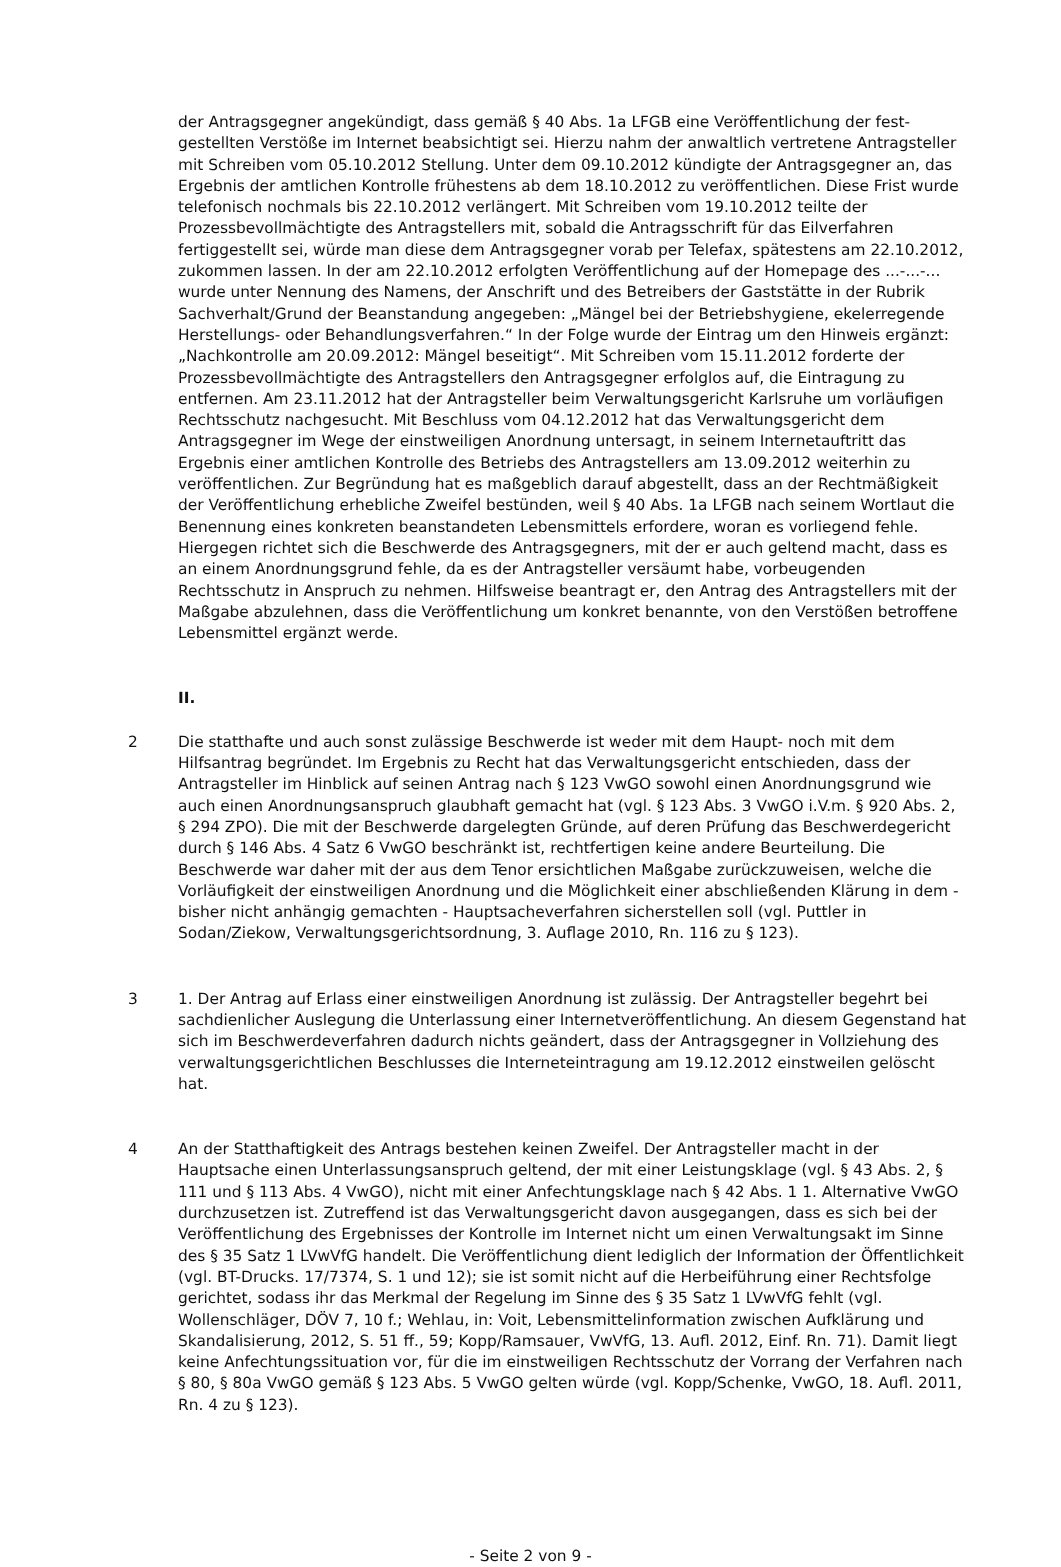der Antragsgegner angekündigt, dass gemäß § 40 Abs. 1a LFGB eine Veröffentlichung der fest­gestellten Verstöße im Internet beabsichtigt sei. Hierzu nahm der anwaltlich vertretene Antrag­steller mit Schreiben vom 05.10.2012 Stellung. Unter dem 09.10.2012 kündigte der Antragsgeg­ner an, das Ergebnis der amtlichen Kontrolle frühestens ab dem 18.10.2012 zu veröffentlichen. Diese Frist wurde telefonisch nochmals bis 22.10.2012 verlängert. Mit Schreiben vom 19.10.2012 teilte der Prozessbevollmächtigte des Antragstellers mit, sobald die Antragsschrift für das Eilver­fahren fertiggestellt sei, würde man diese dem Antragsgegner vorab per Telefax, spätestens am 22.10.2012, zukommen lassen. In der am 22.10.2012 erfolgten Veröffentlichung auf der Home­page des ...-...-... wurde unter Nennung des Namens, der Anschrift und des Betreibers der Gast­stätte in der Rubrik Sachverhalt/Grund der Beanstandung angegeben: „Mängel bei der Betriebs­hygiene, ekelerregende Herstellungs- oder Behandlungsverfahren.“ In der Folge wurde der Ein­trag um den Hinweis ergänzt: „Nachkontrolle am 20.09.2012: Mängel beseitigt“. Mit Schreiben vom 15.11.2012 forderte der Prozessbevollmächtigte des Antragstellers den Antragsgegner er­folglos auf, die Eintragung zu entfernen. Am 23.11.2012 hat der Antragsteller beim Verwaltungs­gericht Karlsruhe um vorläufigen Rechtsschutz nachgesucht. Mit Beschluss vom 04.12.2012 hat das Verwaltungsgericht dem Antragsgegner im Wege der einstweiligen Anordnung untersagt, in seinem Internetauftritt das Ergebnis einer amtlichen Kontrolle des Betriebs des Antragstellers am 13.09.2012 weiterhin zu veröffentlichen. Zur Begründung hat es maßgeblich darauf abgestellt, dass an der Rechtmäßigkeit der Veröffentlichung erhebliche Zweifel bestünden, weil § 40 Abs. 1a LFGB nach seinem Wortlaut die Benennung eines konkreten beanstandeten Lebensmittels er­fordere, woran es vorliegend fehle. Hiergegen richtet sich die Beschwerde des Antragsgegners, mit der er auch geltend macht, dass es an einem Anordnungsgrund fehle, da es der Antragstel­ler versäumt habe, vorbeugenden Rechtsschutz in Anspruch zu nehmen. Hilfsweise beantragt er, den Antrag des Antragstellers mit der Maßgabe abzulehnen, dass die Veröffentlichung um kon­kret benannte, von den Verstößen betroffene Lebensmittel ergänzt werde.
II.
2 Die statthafte und auch sonst zulässige Beschwerde ist weder mit dem Haupt- noch mit dem Hilfsantrag begründet. Im Ergebnis zu Recht hat das Verwaltungsgericht entschieden, dass der Antragsteller im Hinblick auf seinen Antrag nach § 123 VwGO sowohl einen Anordnungsgrund wie auch einen Anordnungsanspruch glaubhaft gemacht hat (vgl. § 123 Abs. 3 VwGO i.V.m. § 920 Abs. 2, § 294 ZPO). Die mit der Beschwerde dargelegten Gründe, auf deren Prüfung das Be­schwerdegericht durch § 146 Abs. 4 Satz 6 VwGO beschränkt ist, rechtfertigen keine andere Be­urteilung. Die Beschwerde war daher mit der aus dem Tenor ersichtlichen Maßgabe zurückzuwei­sen, welche die Vorläufigkeit der einstweiligen Anordnung und die Möglichkeit einer abschließen­den Klärung in dem - bisher nicht anhängig gemachten - Hauptsacheverfahren sicherstellen soll (vgl. Puttler in Sodan/Ziekow, Verwaltungsgerichtsordnung, 3. Auflage 2010, Rn. 116 zu § 123).
3 1. Der Antrag auf Erlass einer einstweiligen Anordnung ist zulässig. Der Antragsteller begehrt bei sachdienlicher Auslegung die Unterlassung einer Internetveröffentlichung. An diesem Gegen­stand hat sich im Beschwerdeverfahren dadurch nichts geändert, dass der Antragsgegner in Voll­ziehung des verwaltungsgerichtlichen Beschlusses die Interneteintragung am 19.12.2012 einst­weilen gelöscht hat.
4 An der Statthaftigkeit des Antrags bestehen keinen Zweifel. Der Antragsteller macht in der Hauptsache einen Unterlassungsanspruch geltend, der mit einer Leistungsklage (vgl. § 43 Abs. 2, § 111 und § 113 Abs. 4 VwGO), nicht mit einer Anfechtungsklage nach § 42 Abs. 1 1. Alterna­tive VwGO durchzusetzen ist. Zutreffend ist das Verwaltungsgericht davon ausgegangen, dass es sich bei der Veröffentlichung des Ergebnisses der Kontrolle im Internet nicht um einen Verwal­tungsakt im Sinne des § 35 Satz 1 LVwVfG handelt. Die Veröffentlichung dient lediglich der Infor­mation der Öffentlichkeit (vgl. BT-Drucks. 17/7374, S. 1 und 12); sie ist somit nicht auf die Her­beiführung einer Rechtsfolge gerichtet, sodass ihr das Merkmal der Regelung im Sinne des § 35 Satz 1 LVwVfG fehlt (vgl. Wollenschläger, DÖV 7, 10 f.; Wehlau, in: Voit, Lebensmittelinformation zwischen Aufklärung und Skandalisierung, 2012, S. 51 ff., 59; Kopp/Ramsauer, VwVfG, 13. Aufl. 2012, Einf. Rn. 71). Damit liegt keine Anfechtungssituation vor, für die im einstweiligen Rechts­schutz der Vorrang der Verfahren nach § 80, § 80a VwGO gemäß § 123 Abs. 5 VwGO gelten wür­de (vgl. Kopp/Schenke, VwGO, 18. Aufl. 2011, Rn. 4 zu § 123).
- Seite 2 von 9 -